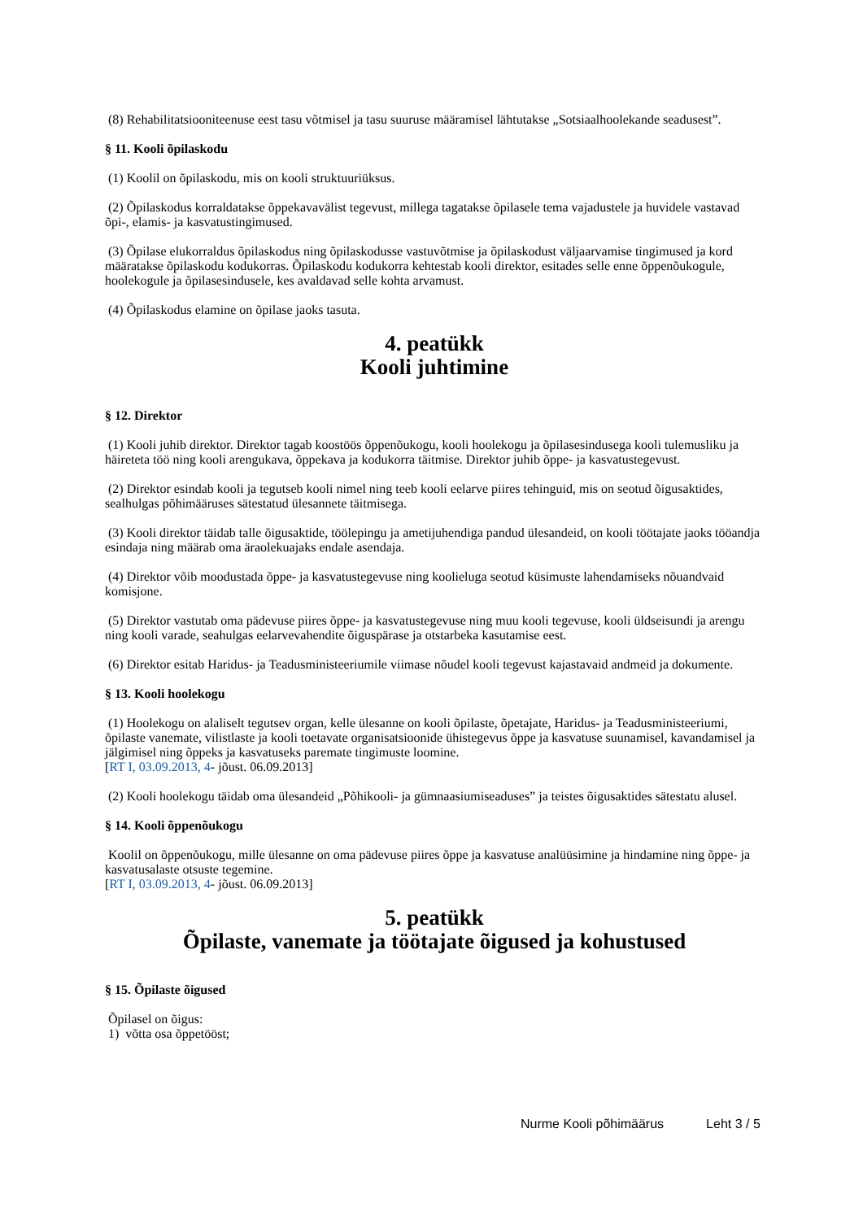(8) Rehabilitatsiooniteenuse eest tasu võtmisel ja tasu suuruse määramisel lähtutakse „Sotsiaalhoolekande seadusest”.
§ 11. Kooli õpilaskodu
(1) Koolil on õpilaskodu, mis on kooli struktuuriüksus.
(2) Õpilaskodus korraldatakse õppekavavälist tegevust, millega tagatakse õpilasele tema vajadustele ja huvidele vastavad õpi-, elamis- ja kasvatustingimused.
(3) Õpilase elukorraldus õpilaskodus ning õpilaskodusse vastuvõtmise ja õpilaskodust väljaarvamise tingimused ja kord määratakse õpilaskodu kodukorras. Õpilaskodu kodukorra kehtestab kooli direktor, esitades selle enne õppenõukogule, hoolekogule ja õpilasesindusele, kes avaldavad selle kohta arvamust.
(4) Õpilaskodus elamine on õpilase jaoks tasuta.
4. peatükk
Kooli juhtimine
§ 12. Direktor
(1) Kooli juhib direktor. Direktor tagab koostöös õppenõukogu, kooli hoolekogu ja õpilasesindusega kooli tulemusliku ja häireteta töö ning kooli arengukava, õppekava ja kodukorra täitmise. Direktor juhib õppe- ja kasvatustegevust.
(2) Direktor esindab kooli ja tegutseb kooli nimel ning teeb kooli eelarve piires tehinguid, mis on seotud õigusaktides, sealhulgas põhimääruses sätestatud ülesannete täitmisega.
(3) Kooli direktor täidab talle õigusaktide, töölepingu ja ametijuhendiga pandud ülesandeid, on kooli töötajate jaoks tööandja esindaja ning määrab oma äraolekuajaks endale asendaja.
(4) Direktor võib moodustada õppe- ja kasvatustegevuse ning koolieluga seotud küsimuste lahendamiseks nõuandvaid komisjone.
(5) Direktor vastutab oma pädevuse piires õppe- ja kasvatustegevuse ning muu kooli tegevuse, kooli üldseisundi ja arengu ning kooli varade, seahulgas eelarvevahendite õiguspärase ja otstarbeka kasutamise eest.
(6) Direktor esitab Haridus- ja Teadusministeeriumile viimase nõudel kooli tegevust kajastavaid andmeid ja dokumente.
§ 13. Kooli hoolekogu
(1) Hoolekogu on alaliselt tegutsev organ, kelle ülesanne on kooli õpilaste, õpetajate, Haridus- ja Teadusministeeriumi, õpilaste vanemate, vilistlaste ja kooli toetavate organisatsioonide ühistegevus õppe ja kasvatuse suunamisel, kavandamisel ja jälgimisel ning õppeks ja kasvatuseks paremate tingimuste loomine.
[RT I, 03.09.2013, 4- jõust. 06.09.2013]
(2) Kooli hoolekogu täidab oma ülesandeid „Põhikooli- ja gümnaasiumiseaduses” ja teistes õigusaktides sätestatu alusel.
§ 14. Kooli õppenõukogu
Koolil on õppenõukogu, mille ülesanne on oma pädevuse piires õppe ja kasvatuse analüüsimine ja hindamine ning õppe- ja kasvatusalaste otsuste tegemine.
[RT I, 03.09.2013, 4- jõust. 06.09.2013]
5. peatükk
Õpilaste, vanemate ja töötajate õigused ja kohustused
§ 15. Õpilaste õigused
Õpilasel on õigus:
1) võtta osa õppetööst;
Nurme Kooli põhimäärus Leht 3 / 5